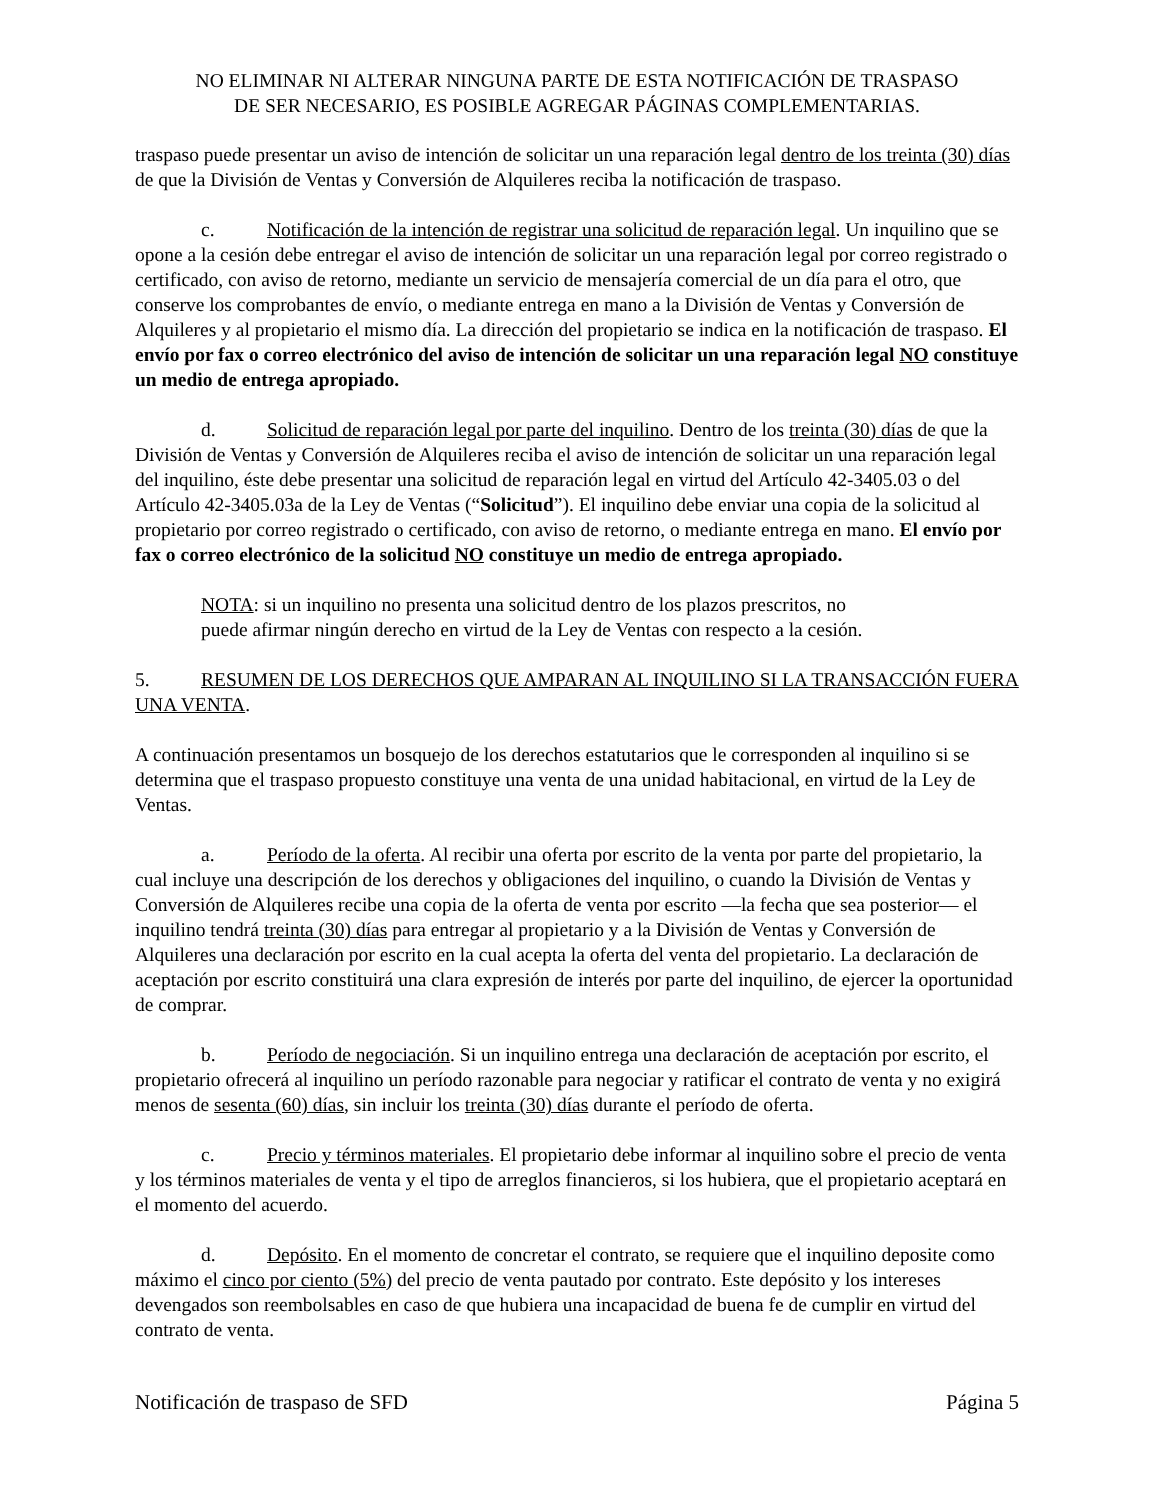NO ELIMINAR NI ALTERAR NINGUNA PARTE DE ESTA NOTIFICACIÓN DE TRASPASO
DE SER NECESARIO, ES POSIBLE AGREGAR PÁGINAS COMPLEMENTARIAS.
traspaso puede presentar un aviso de intención de solicitar un una reparación legal dentro de los treinta (30) días de que la División de Ventas y Conversión de Alquileres reciba la notificación de traspaso.
c. Notificación de la intención de registrar una solicitud de reparación legal. Un inquilino que se opone a la cesión debe entregar el aviso de intención de solicitar un una reparación legal por correo registrado o certificado, con aviso de retorno, mediante un servicio de mensajería comercial de un día para el otro, que conserve los comprobantes de envío, o mediante entrega en mano a la División de Ventas y Conversión de Alquileres y al propietario el mismo día. La dirección del propietario se indica en la notificación de traspaso. El envío por fax o correo electrónico del aviso de intención de solicitar un una reparación legal NO constituye un medio de entrega apropiado.
d. Solicitud de reparación legal por parte del inquilino. Dentro de los treinta (30) días de que la División de Ventas y Conversión de Alquileres reciba el aviso de intención de solicitar un una reparación legal del inquilino, éste debe presentar una solicitud de reparación legal en virtud del Artículo 42-3405.03 o del Artículo 42-3405.03a de la Ley de Ventas (“Solicitud”). El inquilino debe enviar una copia de la solicitud al propietario por correo registrado o certificado, con aviso de retorno, o mediante entrega en mano. El envío por fax o correo electrónico de la solicitud NO constituye un medio de entrega apropiado.
NOTA: si un inquilino no presenta una solicitud dentro de los plazos prescritos, no puede afirmar ningún derecho en virtud de la Ley de Ventas con respecto a la cesión.
5. RESUMEN DE LOS DERECHOS QUE AMPARAN AL INQUILINO SI LA TRANSACCIÓN FUERA UNA VENTA.
A continuación presentamos un bosquejo de los derechos estatutarios que le corresponden al inquilino si se determina que el traspaso propuesto constituye una venta de una unidad habitacional, en virtud de la Ley de Ventas.
a. Período de la oferta. Al recibir una oferta por escrito de la venta por parte del propietario, la cual incluye una descripción de los derechos y obligaciones del inquilino, o cuando la División de Ventas y Conversión de Alquileres recibe una copia de la oferta de venta por escrito —la fecha que sea posterior— el inquilino tendrá treinta (30) días para entregar al propietario y a la División de Ventas y Conversión de Alquileres una declaración por escrito en la cual acepta la oferta del venta del propietario. La declaración de aceptación por escrito constituirá una clara expresión de interés por parte del inquilino, de ejercer la oportunidad de comprar.
b. Período de negociación. Si un inquilino entrega una declaración de aceptación por escrito, el propietario ofrecerá al inquilino un período razonable para negociar y ratificar el contrato de venta y no exigirá menos de sesenta (60) días, sin incluir los treinta (30) días durante el período de oferta.
c. Precio y términos materiales. El propietario debe informar al inquilino sobre el precio de venta y los términos materiales de venta y el tipo de arreglos financieros, si los hubiera, que el propietario aceptará en el momento del acuerdo.
d. Depósito. En el momento de concretar el contrato, se requiere que el inquilino deposite como máximo el cinco por ciento (5%) del precio de venta pautado por contrato. Este depósito y los intereses devengados son reembolsables en caso de que hubiera una incapacidad de buena fe de cumplir en virtud del contrato de venta.
Notificación de traspaso de SFD Página 5